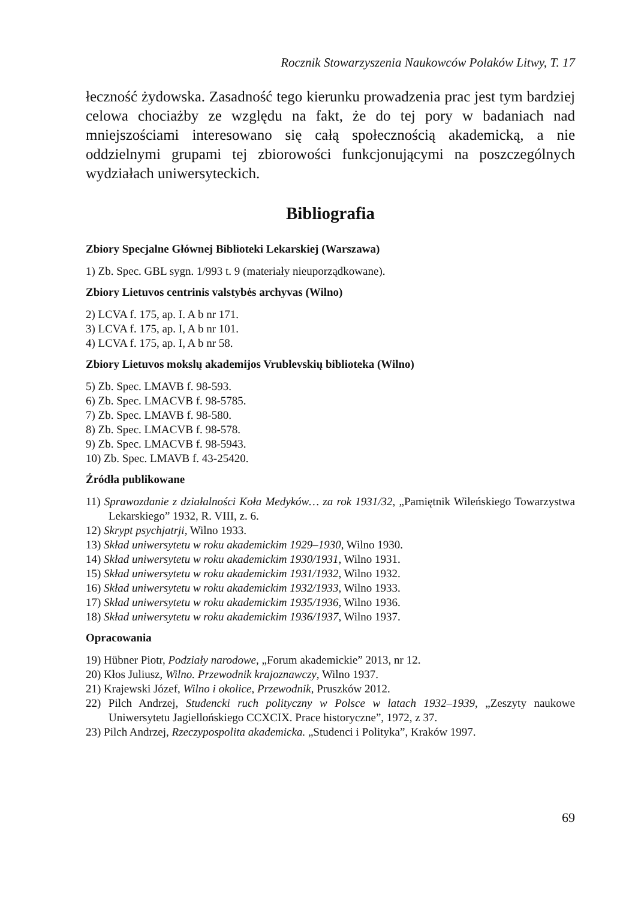Rocznik Stowarzyszenia Naukowców Polaków Litwy, T. 17
łeczność żydowska. Zasadność tego kierunku prowadzenia prac jest tym bardziej celowa chociażby ze względu na fakt, że do tej pory w badaniach nad mniejszościami interesowano się całą społecznością akademicką, a nie oddzielnymi grupami tej zbiorowości funkcjonującymi na poszczególnych wydziałach uniwersyteckich.
Bibliografia
Zbiory Specjalne Głównej Biblioteki Lekarskiej (Warszawa)
1) Zb. Spec. GBL sygn. 1/993 t. 9 (materiały nieuporządkowane).
Zbiory Lietuvos centrinis valstybės archyvas (Wilno)
2) LCVA f. 175, ap. I. A b nr 171.
3) LCVA f. 175, ap. I, A b nr 101.
4) LCVA f. 175, ap. I, A b nr 58.
Zbiory Lietuvos mokslų akademijos Vrublevskių biblioteka (Wilno)
5) Zb. Spec. LMAVB f. 98-593.
6) Zb. Spec. LMACVB f. 98-5785.
7) Zb. Spec. LMAVB f. 98-580.
8) Zb. Spec. LMACVB f. 98-578.
9) Zb. Spec. LMACVB f. 98-5943.
10) Zb. Spec. LMAVB f. 43-25420.
Źródła publikowane
11) Sprawozdanie z działalności Koła Medyków… za rok 1931/32, „Pamiętnik Wileńskiego Towarzystwa Lekarskiego” 1932, R. VIII, z. 6.
12) Skrypt psychjatrji, Wilno 1933.
13) Skład uniwersytetu w roku akademickim 1929–1930, Wilno 1930.
14) Skład uniwersytetu w roku akademickim 1930/1931, Wilno 1931.
15) Skład uniwersytetu w roku akademickim 1931/1932, Wilno 1932.
16) Skład uniwersytetu w roku akademickim 1932/1933, Wilno 1933.
17) Skład uniwersytetu w roku akademickim 1935/1936, Wilno 1936.
18) Skład uniwersytetu w roku akademickim 1936/1937, Wilno 1937.
Opracowania
19) Hübner Piotr, Podziały narodowe, „Forum akademickie” 2013, nr 12.
20) Kłos Juliusz, Wilno. Przewodnik krajoznawczy, Wilno 1937.
21) Krajewski Józef, Wilno i okolice, Przewodnik, Pruszków 2012.
22) Pilch Andrzej, Studencki ruch polityczny w Polsce w latach 1932–1939, „Zeszyty naukowe Uniwersytetu Jagiellońskiego CCXCIX. Prace historyczne”, 1972, z 37.
23) Pilch Andrzej, Rzeczypospolita akademicka. „Studenci i Polityka”, Kraków 1997.
69